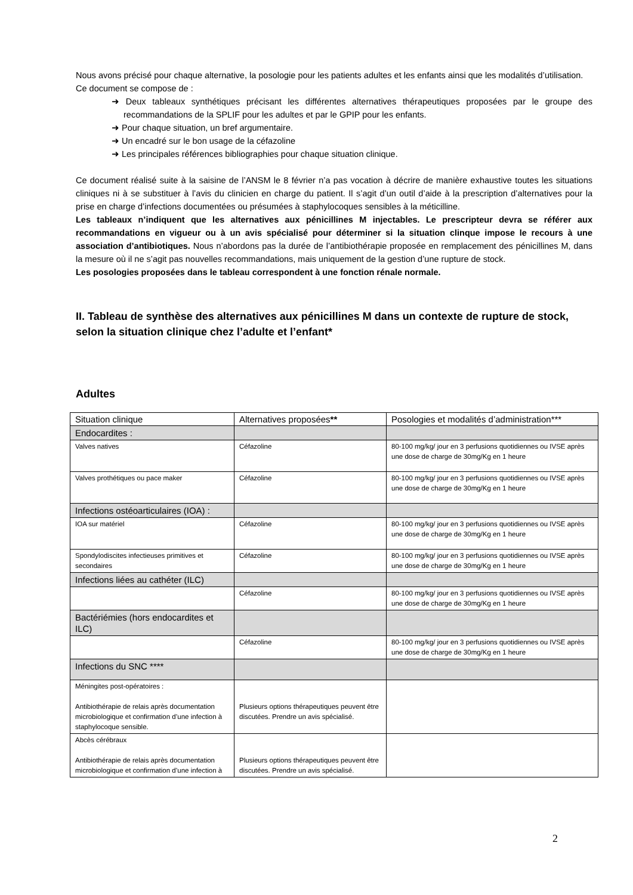Nous avons précisé pour chaque alternative, la posologie pour les patients adultes et les enfants ainsi que les modalités d’utilisation.
Ce document se compose de :
➜ Deux tableaux synthétiques précisant les différentes alternatives thérapeutiques proposées par le groupe des recommandations de la SPLIF pour les adultes et par le GPIP pour les enfants.
➜ Pour chaque situation, un bref argumentaire.
➜ Un encadré sur le bon usage de la céfazoline
➜ Les principales références bibliographies pour chaque situation clinique.
Ce document réalisé suite à la saisine de l’ANSM le 8 février n’a pas vocation à décrire de manière exhaustive toutes les situations cliniques ni à se substituer à l’avis du clinicien en charge du patient. Il s’agit d’un outil d’aide à la prescription d’alternatives pour la prise en charge d’infections documentées ou présumées à staphylocoques sensibles à la méticilline.
Les tableaux n’indiquent que les alternatives aux pénicillines M injectables. Le prescripteur devra se référer aux recommandations en vigueur ou à un avis spécialisé pour déterminer si la situation clinque impose le recours à une association d’antibiotiques. Nous n’abordons pas la durée de l’antibiothérapie proposée en remplacement des pénicillines M, dans la mesure où il ne s’agit pas nouvelles recommandations, mais uniquement de la gestion d’une rupture de stock.
Les posologies proposées dans le tableau correspondent à une fonction rénale normale.
II. Tableau de synthèse des alternatives aux pénicillines M dans un contexte de rupture de stock, selon la situation clinique chez l’adulte et l’enfant*
Adultes
| Situation clinique | Alternatives proposées ** | Posologies et modalités d’administration*** |
| Endocardites : | | |
| Valves natives | Céfazoline | 80-100 mg/kg/ jour en 3 perfusions quotidiennes ou IVSE après une dose de charge de 30mg/Kg en 1 heure |
| Valves prothétiques ou pace maker | Céfazoline | 80-100 mg/kg/ jour en 3 perfusions quotidiennes ou IVSE après une dose de charge de 30mg/Kg en 1 heure |
| Infections ostéoarticulaires (IOA) : | | |
| IOA sur matériel | Céfazoline | 80-100 mg/kg/ jour en 3 perfusions quotidiennes ou IVSE après une dose de charge de 30mg/Kg en 1 heure |
| Spondylodiscites infectieuses primitives et secondaires | Céfazoline | 80-100 mg/kg/ jour en 3 perfusions quotidiennes ou IVSE après une dose de charge de 30mg/Kg en 1 heure |
| Infections liées au cathéter (ILC) | | |
| | Céfazoline | 80-100 mg/kg/ jour en 3 perfusions quotidiennes ou IVSE après une dose de charge de 30mg/Kg en 1 heure |
| Bactériémies (hors endocardites et ILC) | | |
| | Céfazoline | 80-100 mg/kg/ jour en 3 perfusions quotidiennes ou IVSE après une dose de charge de 30mg/Kg en 1 heure |
| Infections du SNC **** | | |
| Méningites post-opératoires : Antibiothérapie de relais après documentation microbiologique et confirmation d’une infection à staphylocoque sensible. | Plusieurs options thérapeutiques peuvent être discutées. Prendre un avis spécialisé. | |
| Abcès cérébraux Antibiothérapie de relais après documentation microbiologique et confirmation d’une infection à | Plusieurs options thérapeutiques peuvent être discutées. Prendre un avis spécialisé. | |
2